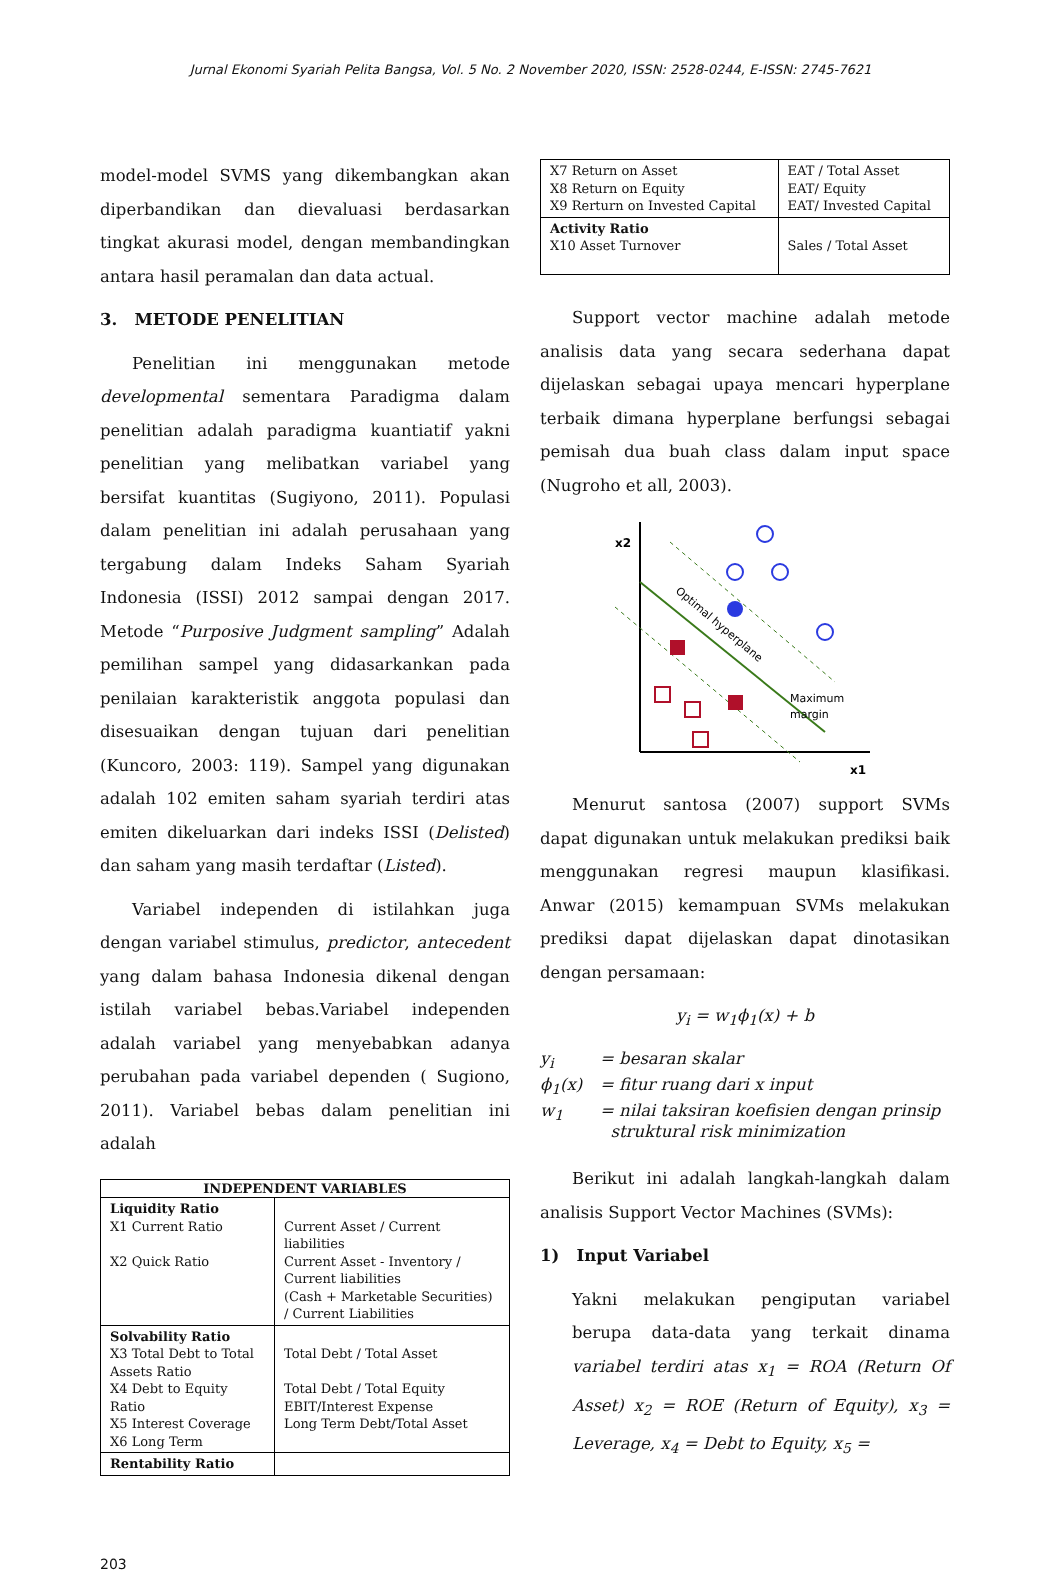Jurnal Ekonomi Syariah Pelita Bangsa, Vol. 5 No. 2 November 2020, ISSN: 2528-0244, E-ISSN: 2745-7621
model-model SVMS yang dikembangkan akan diperbandikan dan dievaluasi berdasarkan tingkat akurasi model, dengan membandingkan antara hasil peramalan dan data actual.
3. METODE PENELITIAN
Penelitian ini menggunakan metode developmental sementara Paradigma dalam penelitian adalah paradigma kuantiatif yakni penelitian yang melibatkan variabel yang bersifat kuantitas (Sugiyono, 2011). Populasi dalam penelitian ini adalah perusahaan yang tergabung dalam Indeks Saham Syariah Indonesia (ISSI) 2012 sampai dengan 2017. Metode “Purposive Judgment sampling” Adalah pemilihan sampel yang didasarkankan pada penilaian karakteristik anggota populasi dan disesuaikan dengan tujuan dari penelitian (Kuncoro, 2003: 119). Sampel yang digunakan adalah 102 emiten saham syariah terdiri atas emiten dikeluarkan dari indeks ISSI (Delisted) dan saham yang masih terdaftar (Listed).
Variabel independen di istilahkan juga dengan variabel stimulus, predictor, antecedent yang dalam bahasa Indonesia dikenal dengan istilah variabel bebas.Variabel independen adalah variabel yang menyebabkan adanya perubahan pada variabel dependen ( Sugiono, 2011). Variabel bebas dalam penelitian ini adalah
| INDEPENDENT VARIABLES | |
| --- | --- |
| Liquidity Ratio X1 Current Ratio X2 Quick Ratio | Current Asset / Current liabilities Current Asset - Inventory / Current liabilities (Cash + Marketable Securities) / Current Liabilities |
| Solvability Ratio X3 Total Debt to Total Assets Ratio X4 Debt to Equity Ratio X5 Interest Coverage X6 Long Term | Total Debt / Total Asset Total Debt / Total Equity EBIT/Interest Expense Long Term Debt/Total Asset |
| Rentability Ratio | |
| X7 Return on Asset X8 Return on Equity X9 Rerturn on Invested Capital | EAT / Total Asset EAT/ Equity EAT/ Invested Capital |
| Activity Ratio X10 Asset Turnover | Sales / Total Asset |
Support vector machine adalah metode analisis data yang secara sederhana dapat dijelaskan sebagai upaya mencari hyperplane terbaik dimana hyperplane berfungsi sebagai pemisah dua buah class dalam input space (Nugroho et all, 2003).
x2
x1
Optimal hyperplane
Maximum
margin
Menurut santosa (2007) support SVMs dapat digunakan untuk melakukan prediksi baik menggunakan regresi maupun klasifikasi. Anwar (2015) kemampuan SVMs melakukan prediksi dapat dijelaskan dapat dinotasikan dengan persamaan:
y<sub>i</sub> = w<sub>1</sub>ϕ<sub>1</sub>(x) + b
y<sub>i</sub> = besaran skalar
ϕ<sub>1</sub>(x) = fitur ruang dari x input
w<sub>1</sub> = nilai taksiran koefisien dengan prinsip
struktural risk minimization
Berikut ini adalah langkah-langkah dalam analisis Support Vector Machines (SVMs):
1) Input Variabel
Yakni melakukan pengiputan variabel berupa data-data yang terkait dinama variabel terdiri atas x<sub>1</sub> = ROA (Return Of Asset) x<sub>2</sub> = ROE (Return of Equity), x<sub>3</sub> = Leverage, x<sub>4</sub> = Debt to Equity, x<sub>5</sub> =
203